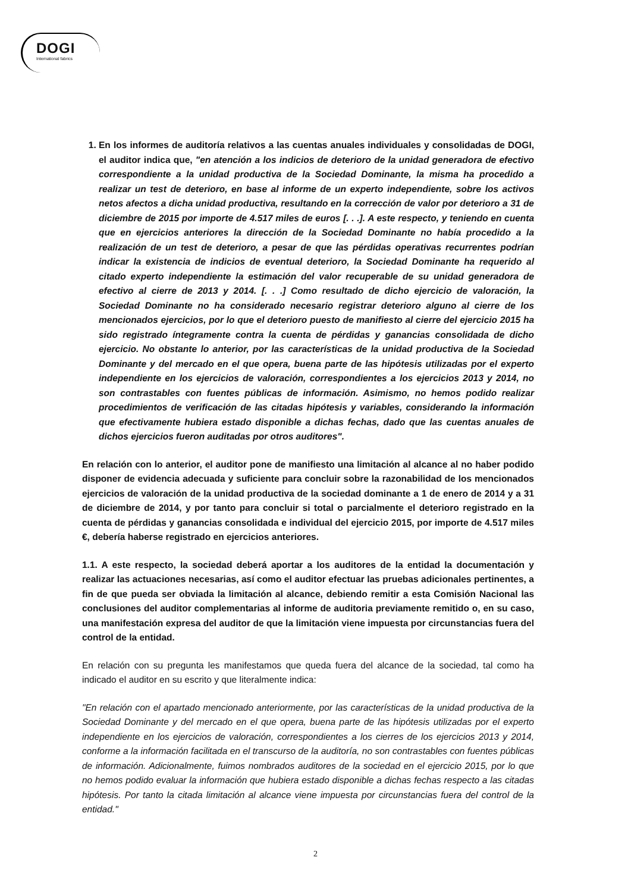DOGI
International fabrics
1. En los informes de auditoría relativos a las cuentas anuales individuales y consolidadas de DOGI, el auditor indica que, "en atención a los indicios de deterioro de la unidad generadora de efectivo correspondiente a la unidad productiva de la Sociedad Dominante, la misma ha procedido a realizar un test de deterioro, en base al informe de un experto independiente, sobre los activos netos afectos a dicha unidad productiva, resultando en la corrección de valor por deterioro a 31 de diciembre de 2015 por importe de 4.517 miles de euros [. . .]. A este respecto, y teniendo en cuenta que en ejercicios anteriores la dirección de la Sociedad Dominante no había procedido a la realización de un test de deterioro, a pesar de que las pérdidas operativas recurrentes podrían indicar la existencia de indicios de eventual deterioro, la Sociedad Dominante ha requerido al citado experto independiente la estimación del valor recuperable de su unidad generadora de efectivo al cierre de 2013 y 2014. [. . .] Como resultado de dicho ejercicio de valoración, la Sociedad Dominante no ha considerado necesario registrar deterioro alguno al cierre de los mencionados ejercicios, por lo que el deterioro puesto de manifiesto al cierre del ejercicio 2015 ha sido registrado íntegramente contra la cuenta de pérdidas y ganancias consolidada de dicho ejercicio. No obstante lo anterior, por las características de la unidad productiva de la Sociedad Dominante y del mercado en el que opera, buena parte de las hipótesis utilizadas por el experto independiente en los ejercicios de valoración, correspondientes a los ejercicios 2013 y 2014, no son contrastables con fuentes públicas de información. Asimismo, no hemos podido realizar procedimientos de verificación de las citadas hipótesis y variables, considerando la información que efectivamente hubiera estado disponible a dichas fechas, dado que las cuentas anuales de dichos ejercicios fueron auditadas por otros auditores".
En relación con lo anterior, el auditor pone de manifiesto una limitación al alcance al no haber podido disponer de evidencia adecuada y suficiente para concluir sobre la razonabilidad de los mencionados ejercicios de valoración de la unidad productiva de la sociedad dominante a 1 de enero de 2014 y a 31 de diciembre de 2014, y por tanto para concluir si total o parcialmente el deterioro registrado en la cuenta de pérdidas y ganancias consolidada e individual del ejercicio 2015, por importe de 4.517 miles €, debería haberse registrado en ejercicios anteriores.
1.1. A este respecto, la sociedad deberá aportar a los auditores de la entidad la documentación y realizar las actuaciones necesarias, así como el auditor efectuar las pruebas adicionales pertinentes, a fin de que pueda ser obviada la limitación al alcance, debiendo remitir a esta Comisión Nacional las conclusiones del auditor complementarias al informe de auditoria previamente remitido o, en su caso, una manifestación expresa del auditor de que la limitación viene impuesta por circunstancias fuera del control de la entidad.
En relación con su pregunta les manifestamos que queda fuera del alcance de la sociedad, tal como ha indicado el auditor en su escrito y que literalmente indica:
"En relación con el apartado mencionado anteriormente, por las características de la unidad productiva de la Sociedad Dominante y del mercado en el que opera, buena parte de las hipótesis utilizadas por el experto independiente en los ejercicios de valoración, correspondientes a los cierres de los ejercicios 2013 y 2014, conforme a la información facilitada en el transcurso de la auditoría, no son contrastables con fuentes públicas de información. Adicionalmente, fuimos nombrados auditores de la sociedad en el ejercicio 2015, por lo que no hemos podido evaluar la información que hubiera estado disponible a dichas fechas respecto a las citadas hipótesis. Por tanto la citada limitación al alcance viene impuesta por circunstancias fuera del control de la entidad."
2